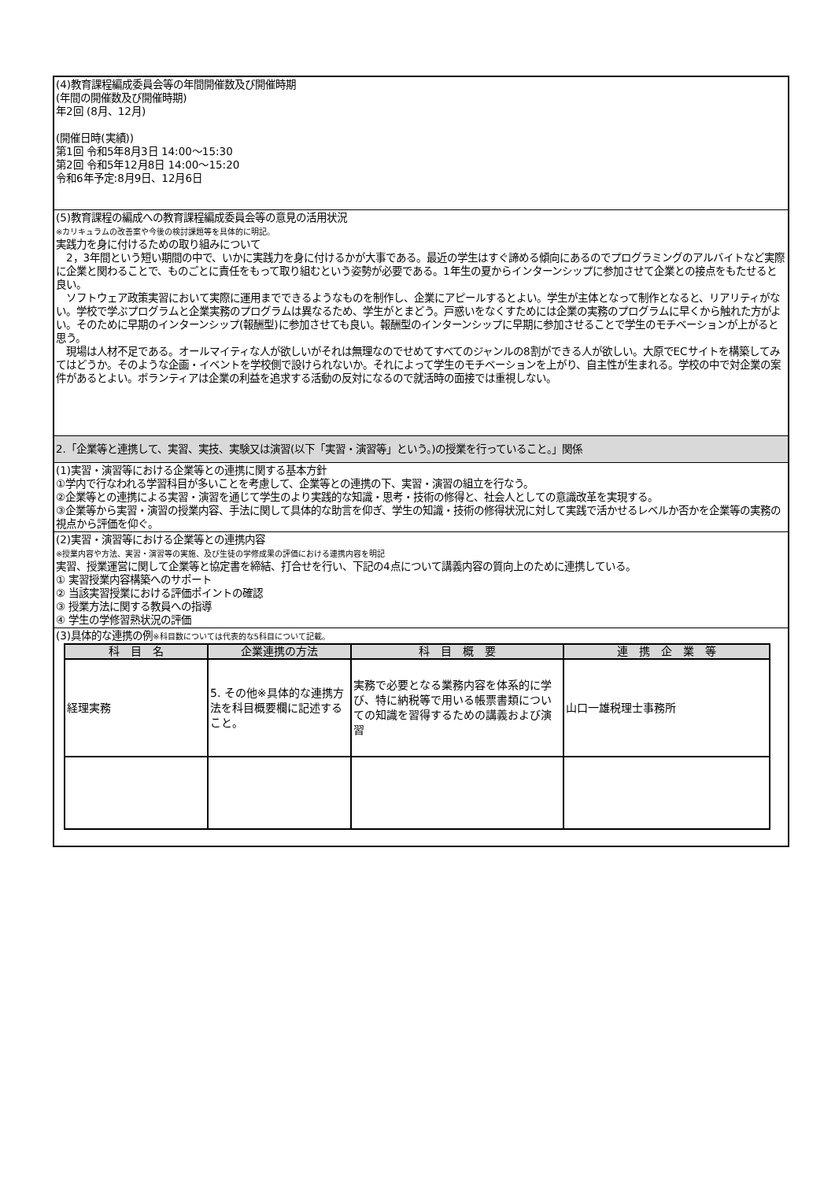(4)教育課程編成委員会等の年間開催数及び開催時期
(年間の開催数及び開催時期)
年2回 (8月、12月)
(開催日時(実績))
第1回 令和5年8月3日 14:00〜15:30
第2回 令和5年12月8日 14:00〜15:20
令和6年予定:8月9日、12月6日
(5)教育課程の編成への教育課程編成委員会等の意見の活用状況
※カリキュラムの改善案や今後の検討課題等を具体的に明記。
実践力を身に付けるための取り組みについて
　2，3年間という短い期間の中で、いかに実践力を身に付けるかが大事である。最近の学生はすぐ諦める傾向にあるのでプログラミングのアルバイトなど実際に企業と関わることで、ものごとに責任をもって取り組むという姿勢が必要である。1年生の夏からインターンシップに参加させて企業との接点をもたせると良い。
　ソフトウェア政策実習において実際に運用までできるようなものを制作し、企業にアピールするとよい。学生が主体となって制作となると、リアリティがない。学校で学ぶプログラムと企業実務のプログラムは異なるため、学生がとまどう。戸惑いをなくすためには企業の実務のプログラムに早くから触れた方がよい。そのために早期のインターンシップ(報酬型)に参加させても良い。報酬型のインターンシップに早期に参加させることで学生のモチベーションが上がると思う。
　現場は人材不足である。オールマイティな人が欲しいがそれは無理なのでせめてすべてのジャンルの8割ができる人が欲しい。大原でECサイトを構築してみてはどうか。そのような企画・イベントを学校側で設けられないか。それによって学生のモチベーションを上がり、自主性が生まれる。学校の中で対企業の案件があるとよい。ボランティアは企業の利益を追求する活動の反対になるので就活時の面接では重視しない。
2.「企業等と連携して、実習、実技、実験又は演習(以下「実習・演習等」という。)の授業を行っていること。」関係
(1)実習・演習等における企業等との連携に関する基本方針
①学内で行なわれる学習科目が多いことを考慮して、企業等との連携の下、実習・演習の組立を行なう。
②企業等との連携による実習・演習を通じて学生のより実践的な知識・思考・技術の修得と、社会人としての意識改革を実現する。
③企業等から実習・演習の授業内容、手法に関して具体的な助言を仰ぎ、学生の知識・技術の修得状況に対して実践で活かせるレベルか否かを企業等の実務の視点から評価を仰ぐ。
(2)実習・演習等における企業等との連携内容
※授業内容や方法、実習・演習等の実施、及び生徒の学修成果の評価における連携内容を明記
実習、授業運営に関して企業等と協定書を締結、打合せを行い、下記の4点について講義内容の質向上のために連携している。
① 実習授業内容構築へのサポート
② 当該実習授業における評価ポイントの確認
③ 授業方法に関する教員への指導
④ 学生の学修習熟状況の評価
(3)具体的な連携の例※科目数については代表的な5科目について記載。
| 科 目 名 | 企業連携の方法 | 科 目 概 要 | 連 携 企 業 等 |
| --- | --- | --- | --- |
| 経理実務 | 5. その他※具体的な連携方法を科目概要欄に記述すること。 | 実務で必要となる業務内容を体系的に学び、特に納税等で用いる帳票書類についての知識を習得するための講義および演習 | 山口一雄税理士事務所 |